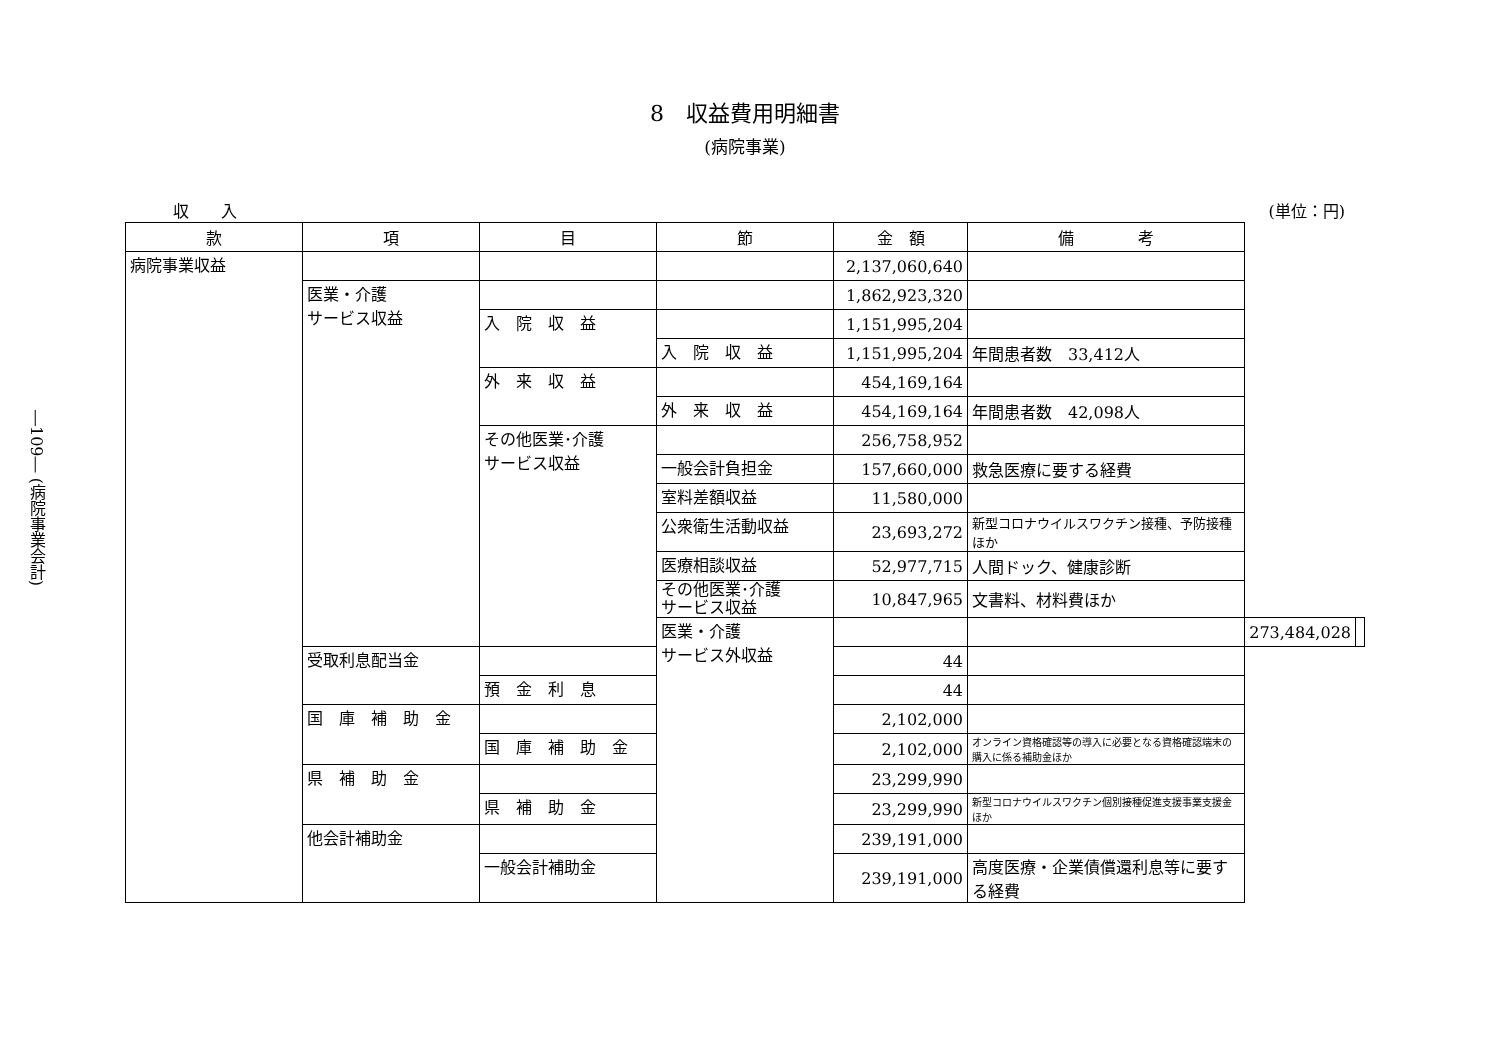―109― (病院事業会計)
8　収益費用明細書
(病院事業)
収　　入 (単位：円)
| 款 | 項 | 目 | 節 | 金 額 | 備 考 | | |
| --- | --- | --- | --- | --- | --- | --- | --- |
| 病院事業収益 | | | | 2,137,060,640 | | | |
| | 医業・介護 サービス収益 | | | 1,862,923,320 | | | |
| | | 入 院 収 益 | | 1,151,995,204 | | | |
| | | | 入 院 収 益 | 1,151,995,204 | 年間患者数 33,412人 | | |
| | | 外 来 収 益 | | 454,169,164 | | | |
| | | | 外 来 収 益 | 454,169,164 | 年間患者数 42,098人 | | |
| | | その他医業･介護 サービス収益 | | 256,758,952 | | | |
| | | | 一般会計負担金 | 157,660,000 | 救急医療に要する経費 | | |
| | | | 室料差額収益 | 11,580,000 | | | |
| | | | 公衆衛生活動収益 | 23,693,272 | 新型コロナウイルスワクチン接種、予防接種ほか | | |
| | | | 医療相談収益 | 52,977,715 | 人間ドック、健康診断 | | |
| | | | その他医業･介護 サービス収益 | 10,847,965 | 文書料、材料費ほか | | |
| | | | 医業・介護 サービス外収益 | | | 273,484,028 | |
| | 受取利息配当金 | | | 44 | | | |
| | | 預 金 利 息 | | 44 | | | |
| | 国 庫 補 助 金 | | | 2,102,000 | | | |
| | | 国 庫 補 助 金 | | 2,102,000 | オンライン資格確認等の導入に必要となる資格確認端末の購入に係る補助金ほか | | |
| | 県 補 助 金 | | | 23,299,990 | | | |
| | | 県 補 助 金 | | 23,299,990 | 新型コロナウイルスワクチン個別接種促進支援事業支援金ほか | | |
| | 他会計補助金 | | | 239,191,000 | | | |
| | | 一般会計補助金 | | 239,191,000 | 高度医療・企業債償還利息等に要する経費 | | |